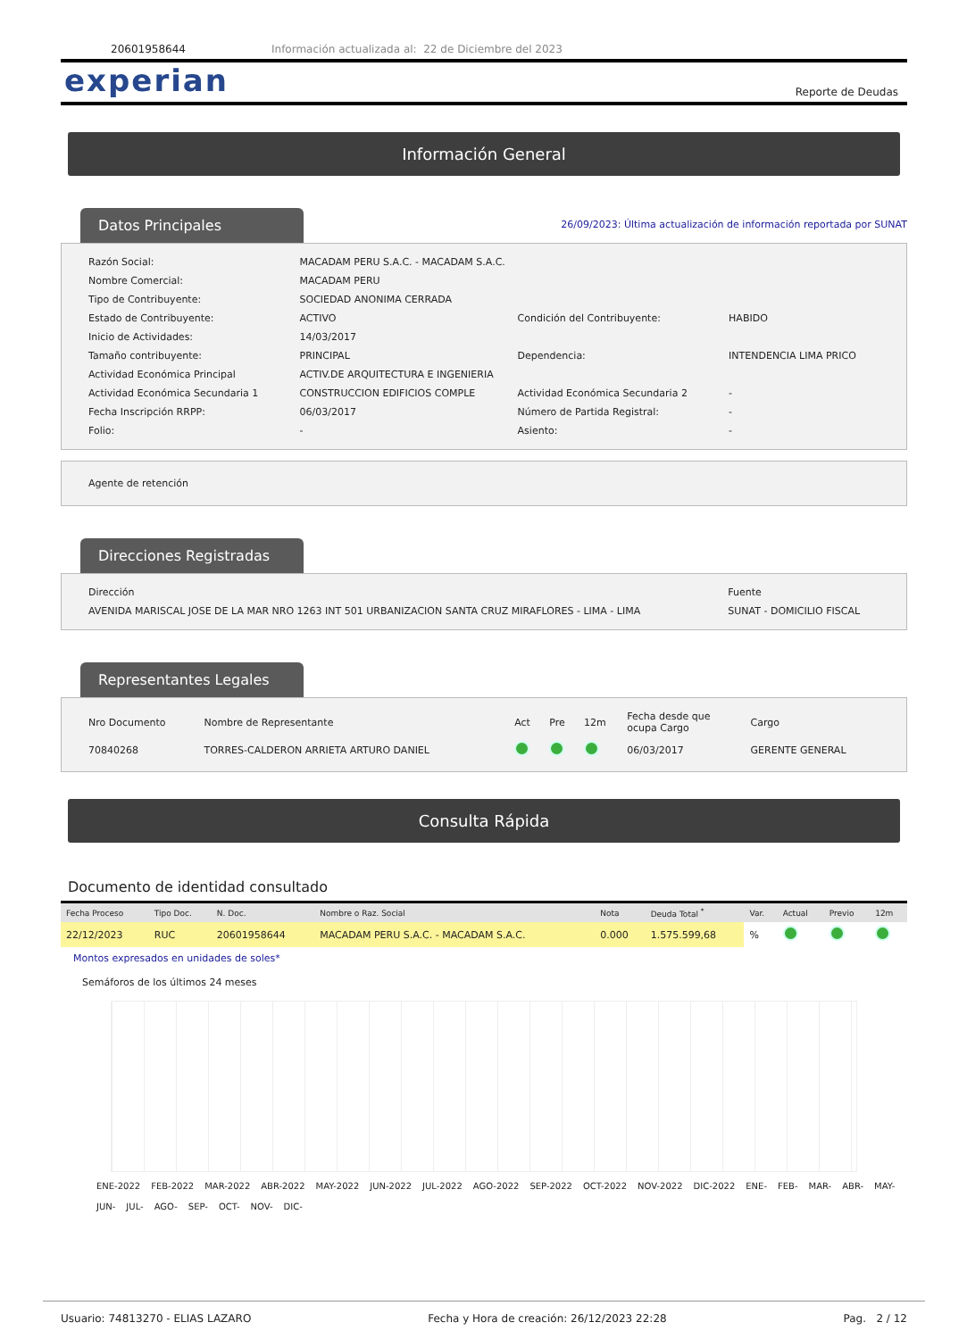20601958644 Información actualizada al: 22 de Diciembre del 2023
experian Reporte de Deudas
Información General
Datos Principales
26/09/2023: Última actualización de información reportada por SUNAT
| Razón Social: | MACADAM PERU S.A.C. - MACADAM S.A.C. | | |
| Nombre Comercial: | MACADAM PERU | | |
| Tipo de Contribuyente: | SOCIEDAD ANONIMA CERRADA | | |
| Estado de Contribuyente: | ACTIVO | Condición del Contribuyente: | HABIDO |
| Inicio de Actividades: | 14/03/2017 | | |
| Tamaño contribuyente: | PRINCIPAL | Dependencia: | INTENDENCIA LIMA PRICO |
| Actividad Económica Principal | ACTIV.DE ARQUITECTURA E INGENIERIA | | |
| Actividad Económica Secundaria 1 | CONSTRUCCION EDIFICIOS COMPLE | Actividad Económica Secundaria 2 | - |
| Fecha Inscripción RRPP: | 06/03/2017 | Número de Partida Registral: | - |
| Folio: | - | Asiento: | - |
Agente de retención
Direcciones Registradas
| Dirección | Fuente |
| AVENIDA MARISCAL JOSE DE LA MAR NRO 1263 INT 501 URBANIZACION SANTA CRUZ MIRAFLORES - LIMA - LIMA | SUNAT - DOMICILIO FISCAL |
Representantes Legales
| Nro Documento | Nombre de Representante | Act | Pre | 12m | Fecha desde que ocupa Cargo | Cargo |
| --- | --- | --- | --- | --- | --- | --- |
| 70840268 | TORRES-CALDERON ARRIETA ARTURO DANIEL | | | | 06/03/2017 | GERENTE GENERAL |
Consulta Rápida
Documento de identidad consultado
| Fecha Proceso | Tipo Doc. | N. Doc. | Nombre o Raz. Social | Nota | Deuda Total <sup>*</sup> | Var. | Actual | Previo | 12m |
| --- | --- | --- | --- | --- | --- | --- | --- | --- | --- |
| 22/12/2023 | RUC | 20601958644 | MACADAM PERU S.A.C. - MACADAM S.A.C. | 0.000 | 1.575.599,68 | % | | | |
Montos expresados en unidades de soles*
Semáforos de los últimos 24 meses
ENE-2022 FEB-2022 MAR-2022 ABR-2022 MAY-2022 JUN-2022 JUL-2022 AGO-2022 SEP-2022 OCT-2022 NOV-2022 DIC-2022 ENE- FEB- MAR- ABR- MAY- JUN- JUL- AGO- SEP- OCT- NOV- DIC-
Usuario: 74813270 - ELIAS LAZARO Fecha y Hora de creación: 26/12/2023 22:28 Pag. 2 / 12